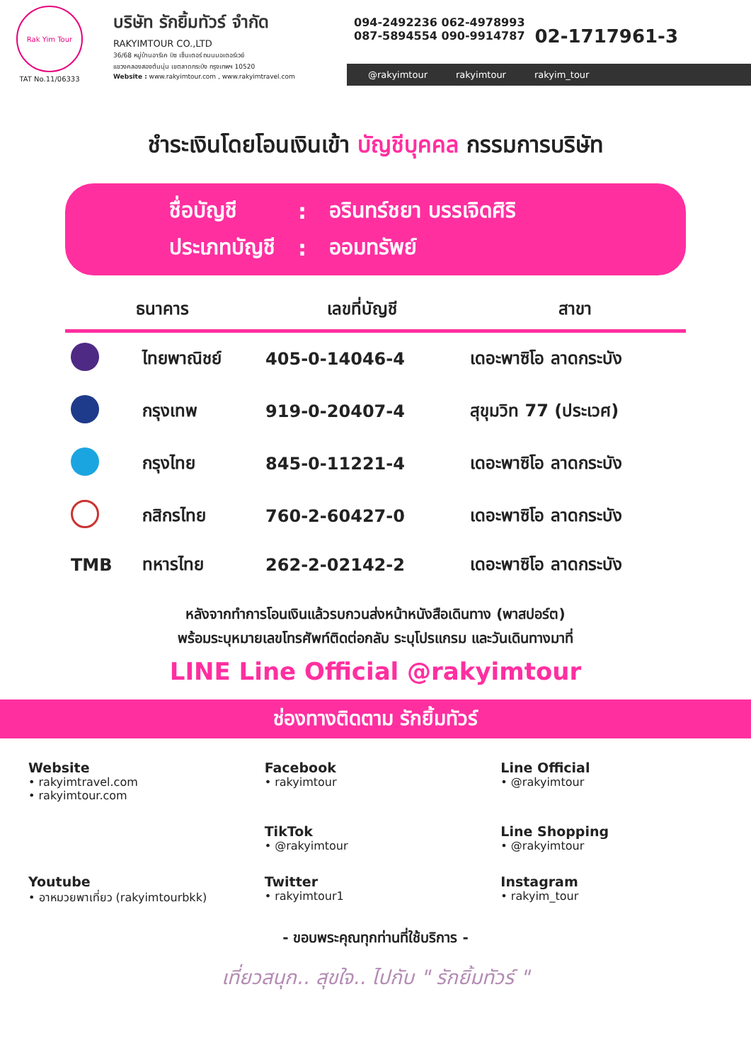Rak Yim Tour
TAT No.11/06333
บริษัท รักยิ้มทัวร์ จำกัด
RAKYIMTOUR CO.,LTD
36/68 หมู่บ้านอารีเค บิซ เซ็นเตอร์ ถนนมอเตอร์เวย์
แขวงคลองสองต้นนุ่น เขตลาดกระบัง กรุงเทพฯ 10520
Website : www.rakyimtour.com , www.rakyimtravel.com
094-2492236 062-4978993
087-5894554 090-9914787
02-1717961-3
@rakyimtour rakyimtour rakyim_tour
ชำระเงินโดยโอนเงินเข้า บัญชีบุคคล กรรมการบริษัท
| ชื่อบัญชี | : | อรินทร์ชยา บรรเจิดศิริ |
| ประเภทบัญชี | : | ออมทรัพย์ |
| ธนาคาร | | เลขที่บัญชี | สาขา |
| --- | --- | --- | --- |
| | ไทยพาณิชย์ | 405-0-14046-4 | เดอะพาซิโอ ลาดกระบัง |
| | กรุงเทพ | 919-0-20407-4 | สุขุมวิท 77 (ประเวศ) |
| | กรุงไทย | 845-0-11221-4 | เดอะพาซิโอ ลาดกระบัง |
| | กสิกรไทย | 760-2-60427-0 | เดอะพาซิโอ ลาดกระบัง |
| TMB | ทหารไทย | 262-2-02142-2 | เดอะพาซิโอ ลาดกระบัง |
หลังจากทำการโอนเงินแล้วรบกวนส่งหน้าหนังสือเดินทาง (พาสปอร์ต)
พร้อมระบุหมายเลขโทรศัพท์ติดต่อกลับ ระบุโปรแกรม และวันเดินทางมาที่
LINE Line Official @rakyimtour
ช่องทางติดตาม รักยิ้มทัวร์
Website
• rakyimtravel.com
• rakyimtour.com
Facebook
• rakyimtour
Line Official
• @rakyimtour
TikTok
• @rakyimtour
Line Shopping
• @rakyimtour
Youtube
• อาหมวยพาเที่ยว (rakyimtourbkk)
Twitter
• rakyimtour1
Instagram
• rakyim_tour
- ขอบพระคุณทุกท่านที่ใช้บริการ -
เที่ยวสนุก.. สุขใจ.. ไปกับ " รักยิ้มทัวร์ "